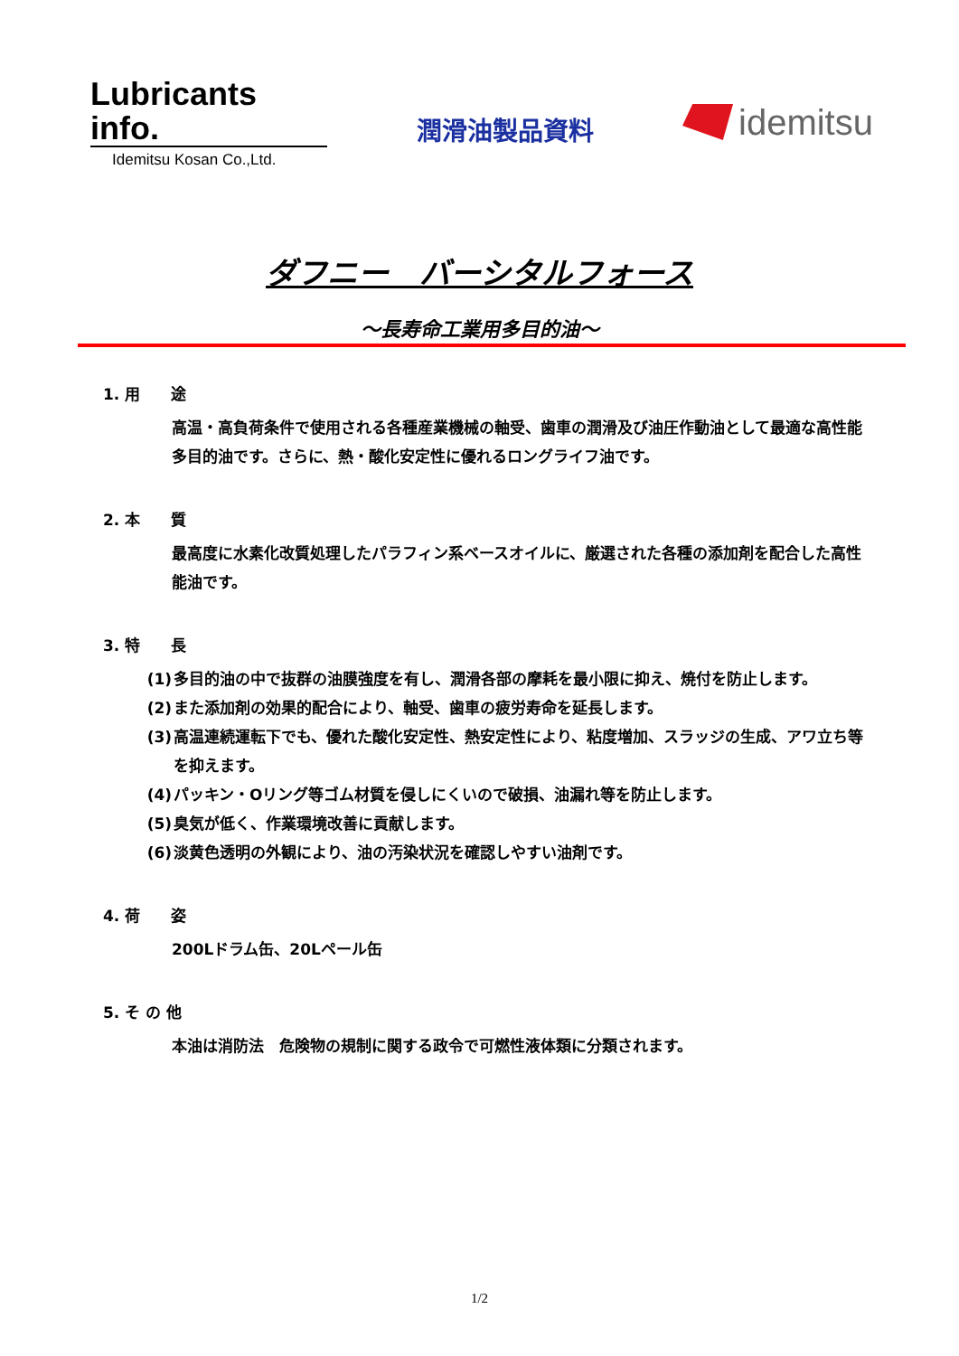Lubricants info.
Idemitsu Kosan Co.,Ltd.
潤滑油製品資料
idemitsu
ダフニー　バーシタルフォース
～長寿命工業用多目的油～
1. 用　　途
高温・高負荷条件で使用される各種産業機械の軸受、歯車の潤滑及び油圧作動油として最適な高性能多目的油です。さらに、熱・酸化安定性に優れるロングライフ油です。
2. 本　　質
最高度に水素化改質処理したパラフィン系ベースオイルに、厳選された各種の添加剤を配合した高性能油です。
3. 特　　長
(1) 多目的油の中で抜群の油膜強度を有し、潤滑各部の摩耗を最小限に抑え、焼付を防止します。
(2) また添加剤の効果的配合により、軸受、歯車の疲労寿命を延長します。
(3) 高温連続運転下でも、優れた酸化安定性、熱安定性により、粘度増加、スラッジの生成、アワ立ち等を抑えます。
(4) パッキン・Oリング等ゴム材質を侵しにくいので破損、油漏れ等を防止します。
(5) 臭気が低く、作業環境改善に貢献します。
(6) 淡黄色透明の外観により、油の汚染状況を確認しやすい油剤です。
4. 荷　　姿
200Lドラム缶、20Lペール缶
5. そ の 他
本油は消防法　危険物の規制に関する政令で可燃性液体類に分類されます。
1/2